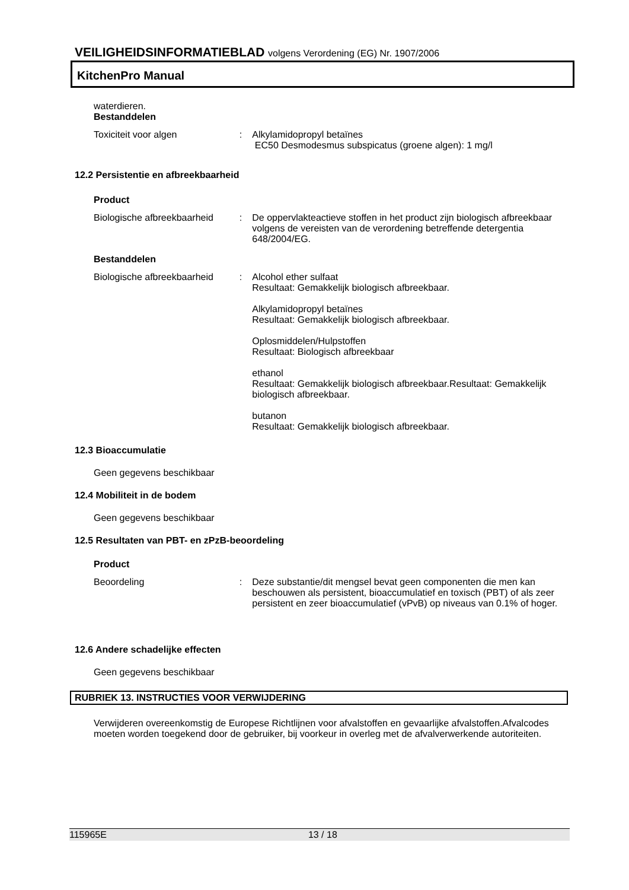VEILIGHEIDSINFORMATIEBLAD volgens Verordening (EG) Nr. 1907/2006
KitchenPro Manual
waterdieren.
Bestanddelen
Toxiciteit voor algen : Alkylamidopropyl betaïnes
EC50 Desmodesmus subspicatus (groene algen): 1 mg/l
12.2 Persistentie en afbreekbaarheid
Product
Biologische afbreekbaarheid
: De oppervlakteactieve stoffen in het product zijn biologisch afbreekbaar volgens de vereisten van de verordening betreffende detergentia 648/2004/EG.
Bestanddelen
Biologische afbreekbaarheid
: Alcohol ether sulfaat
Resultaat: Gemakkelijk biologisch afbreekbaar.
Alkylamidopropyl betaïnes
Resultaat: Gemakkelijk biologisch afbreekbaar.
Oplosmiddelen/Hulpstoffen
Resultaat: Biologisch afbreekbaar
ethanol
Resultaat: Gemakkelijk biologisch afbreekbaar.Resultaat: Gemakkelijk biologisch afbreekbaar.
butanon
Resultaat: Gemakkelijk biologisch afbreekbaar.
12.3 Bioaccumulatie
Geen gegevens beschikbaar
12.4 Mobiliteit in de bodem
Geen gegevens beschikbaar
12.5 Resultaten van PBT- en zPzB-beoordeling
Product
Beoordeling : Deze substantie/dit mengsel bevat geen componenten die men kan beschouwen als persistent, bioaccumulatief en toxisch (PBT) of als zeer persistent en zeer bioaccumulatief (vPvB) op niveaus van 0.1% of hoger.
12.6 Andere schadelijke effecten
Geen gegevens beschikbaar
RUBRIEK 13. INSTRUCTIES VOOR VERWIJDERING
Verwijderen overeenkomstig de Europese Richtlijnen voor afvalstoffen en gevaarlijke afvalstoffen.Afvalcodes moeten worden toegekend door de gebruiker, bij voorkeur in overleg met de afvalverwerkende autoriteiten.
115965E 13 / 18